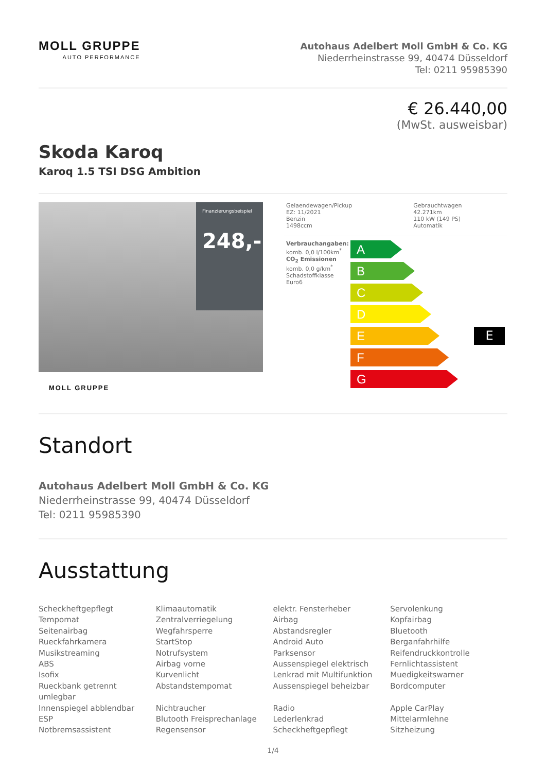MOLL GRUPPE
AUTO PERFORMANCE
Autohaus Adelbert Moll GmbH & Co. KG
Niederrheinstrasse 99, 40474 Düsseldorf
Tel: 0211 95985390
€ 26.440,00
(MwSt. ausweisbar)
Skoda Karoq
Karoq 1.5 TSI DSG Ambition
Finanzierungsbeispiel
248,-
MOLL GRUPPE
| Gelaendewagen/Pickup EZ: 11/2021 Benzin 1498ccm | Gebrauchtwagen 42.271km 110 kW (149 PS) Automatik |
Verbrauchangaben:
komb. 0,0 l/100km<sup>*</sup>
CO<sub>2</sub> Emissionen
komb. 0,0 g/km<sup>*</sup>
Schadstoffklasse Euro6
A
B
C
D
E
F
G
E
Standort
Autohaus Adelbert Moll GmbH & Co. KG
Niederrheinstrasse 99, 40474 Düsseldorf
Tel: 0211 95985390
Ausstattung
Scheckheftgepflegt
Tempomat
Seitenairbag
Rueckfahrkamera
Musikstreaming
ABS
Isofix
Rueckbank getrennt umlegbar
Innenspiegel abblendbar
ESP
Notbremsassistent
Klimaautomatik
Zentralverriegelung
Wegfahrsperre
StartStop
Notrufsystem
Airbag vorne
Kurvenlicht
Abstandstempomat
Nichtraucher
Blutooth Freisprechanlage
Regensensor
elektr. Fensterheber
Airbag
Abstandsregler
Android Auto
Parksensor
Aussenspiegel elektrisch
Lenkrad mit Multifunktion
Aussenspiegel beheizbar
Radio
Lederlenkrad
Scheckheftgepflegt
Servolenkung
Kopfairbag
Bluetooth
Berganfahrhilfe
Reifendruckkontrolle
Fernlichtassistent
Muedigkeitswarner
Bordcomputer
Apple CarPlay
Mittelarmlehne
Sitzheizung
1/4